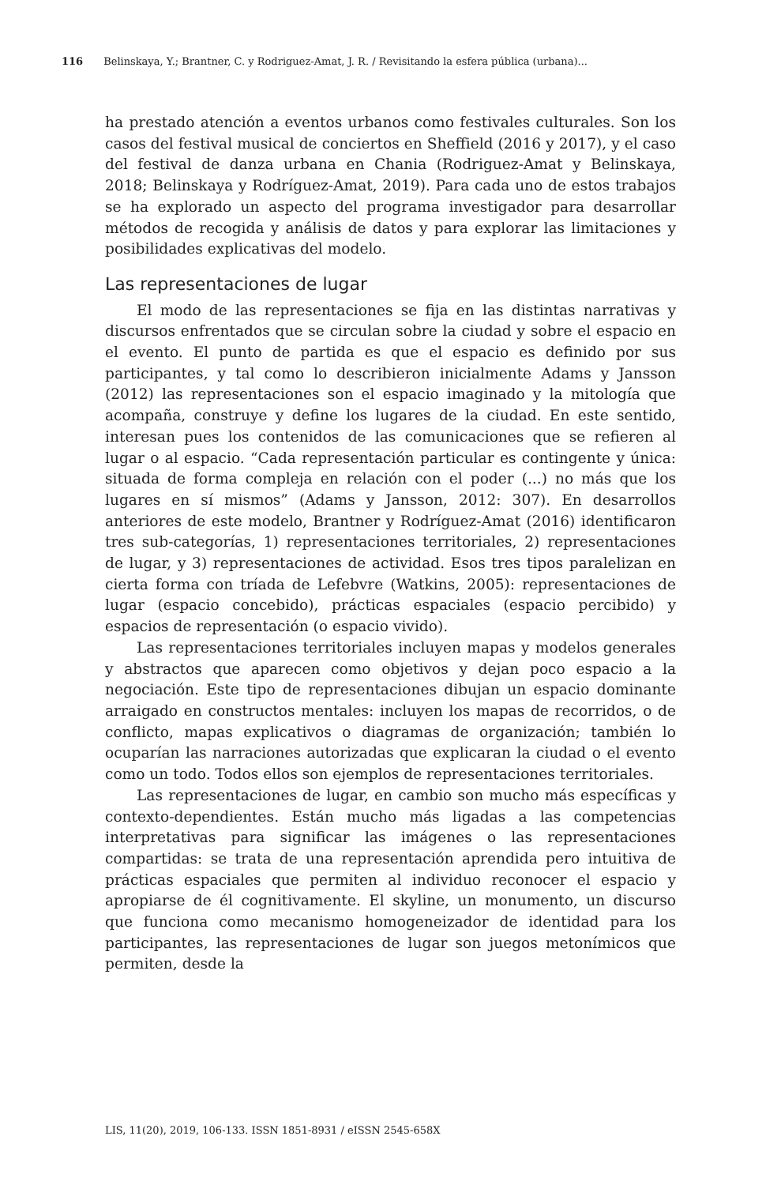116 Belinskaya, Y.; Brantner, C. y Rodriguez-Amat, J. R. / Revisitando la esfera pública (urbana)...
ha prestado atención a eventos urbanos como festivales culturales. Son los casos del festival musical de conciertos en Sheffield (2016 y 2017), y el caso del festival de danza urbana en Chania (Rodriguez-Amat y Belinskaya, 2018; Belinskaya y Rodríguez-Amat, 2019). Para cada uno de estos trabajos se ha explorado un aspecto del programa investigador para desarrollar métodos de recogida y análisis de datos y para explorar las limitaciones y posibilidades explicativas del modelo.
Las representaciones de lugar
El modo de las representaciones se fija en las distintas narrativas y discursos enfrentados que se circulan sobre la ciudad y sobre el espacio en el evento. El punto de partida es que el espacio es definido por sus participantes, y tal como lo describieron inicialmente Adams y Jansson (2012) las representaciones son el espacio imaginado y la mitología que acompaña, construye y define los lugares de la ciudad. En este sentido, interesan pues los contenidos de las comunicaciones que se refieren al lugar o al espacio. “Cada representación particular es contingente y única: situada de forma compleja en relación con el poder (...) no más que los lugares en sí mismos” (Adams y Jansson, 2012: 307). En desarrollos anteriores de este modelo, Brantner y Rodríguez-Amat (2016) identificaron tres sub-categorías, 1) representaciones territoriales, 2) representaciones de lugar, y 3) representaciones de actividad. Esos tres tipos paralelizan en cierta forma con tríada de Lefebvre (Watkins, 2005): representaciones de lugar (espacio concebido), prácticas espaciales (espacio percibido) y espacios de representación (o espacio vivido).
Las representaciones territoriales incluyen mapas y modelos generales y abstractos que aparecen como objetivos y dejan poco espacio a la negociación. Este tipo de representaciones dibujan un espacio dominante arraigado en constructos mentales: incluyen los mapas de recorridos, o de conflicto, mapas explicativos o diagramas de organización; también lo ocuparían las narraciones autorizadas que explicaran la ciudad o el evento como un todo. Todos ellos son ejemplos de representaciones territoriales.
Las representaciones de lugar, en cambio son mucho más específicas y contexto-dependientes. Están mucho más ligadas a las competencias interpretativas para significar las imágenes o las representaciones compartidas: se trata de una representación aprendida pero intuitiva de prácticas espaciales que permiten al individuo reconocer el espacio y apropiarse de él cognitivamente. El skyline, un monumento, un discurso que funciona como mecanismo homogeneizador de identidad para los participantes, las representaciones de lugar son juegos metonímicos que permiten, desde la
LIS, 11(20), 2019, 106-133. ISSN 1851-8931 / eISSN 2545-658X